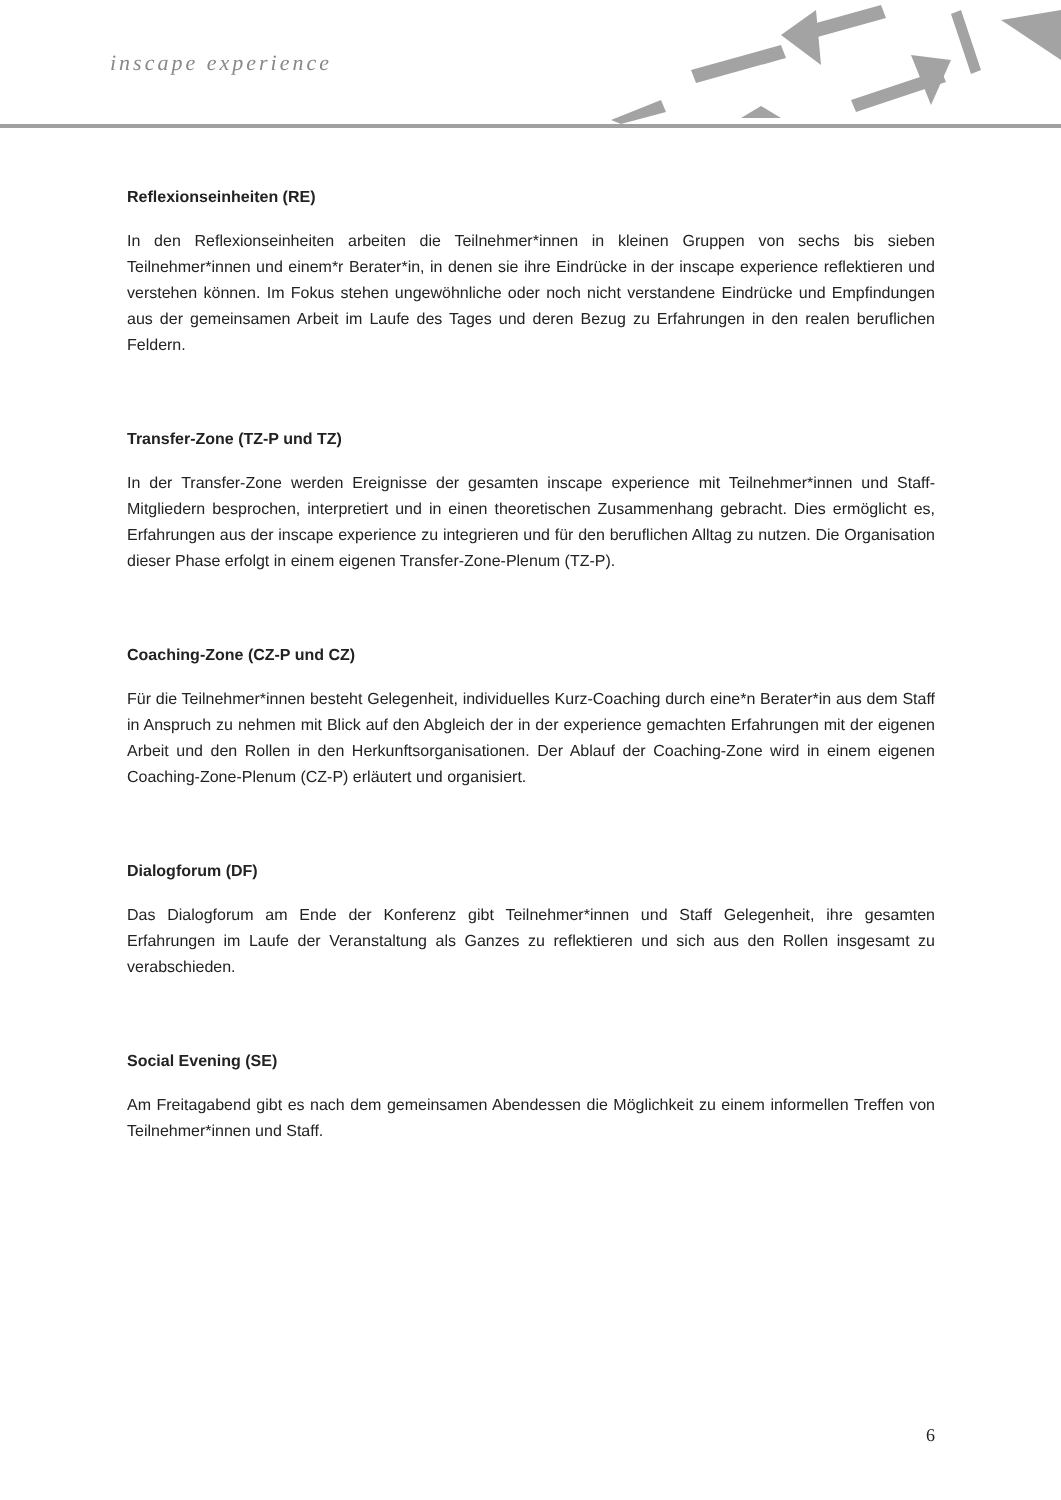inscape experience
Reflexionseinheiten (RE)
In den Reflexionseinheiten arbeiten die Teilnehmer*innen in kleinen Gruppen von sechs bis sieben Teilnehmer*innen und einem*r Berater*in, in denen sie ihre Eindrücke in der inscape experience reflektieren und verstehen können. Im Fokus stehen ungewöhnliche oder noch nicht verstandene Eindrücke und Empfindungen aus der gemeinsamen Arbeit im Laufe des Tages und deren Bezug zu Erfahrungen in den realen beruflichen Feldern.
Transfer-Zone (TZ-P und TZ)
In der Transfer-Zone werden Ereignisse der gesamten inscape experience mit Teilnehmer*innen und Staff-Mitgliedern besprochen, interpretiert und in einen theoretischen Zusammenhang gebracht. Dies ermöglicht es, Erfahrungen aus der inscape experience zu integrieren und für den beruflichen Alltag zu nutzen. Die Organisation dieser Phase erfolgt in einem eigenen Transfer-Zone-Plenum (TZ-P).
Coaching-Zone (CZ-P und CZ)
Für die Teilnehmer*innen besteht Gelegenheit, individuelles Kurz-Coaching durch eine*n Berater*in aus dem Staff in Anspruch zu nehmen mit Blick auf den Abgleich der in der experience gemachten Erfahrungen mit der eigenen Arbeit und den Rollen in den Herkunftsorganisationen. Der Ablauf der Coaching-Zone wird in einem eigenen Coaching-Zone-Plenum (CZ-P) erläutert und organisiert.
Dialogforum (DF)
Das Dialogforum am Ende der Konferenz gibt Teilnehmer*innen und Staff Gelegenheit, ihre gesamten Erfahrungen im Laufe der Veranstaltung als Ganzes zu reflektieren und sich aus den Rollen insgesamt zu verabschieden.
Social Evening (SE)
Am Freitagabend gibt es nach dem gemeinsamen Abendessen die Möglichkeit zu einem informellen Treffen von Teilnehmer*innen und Staff.
6